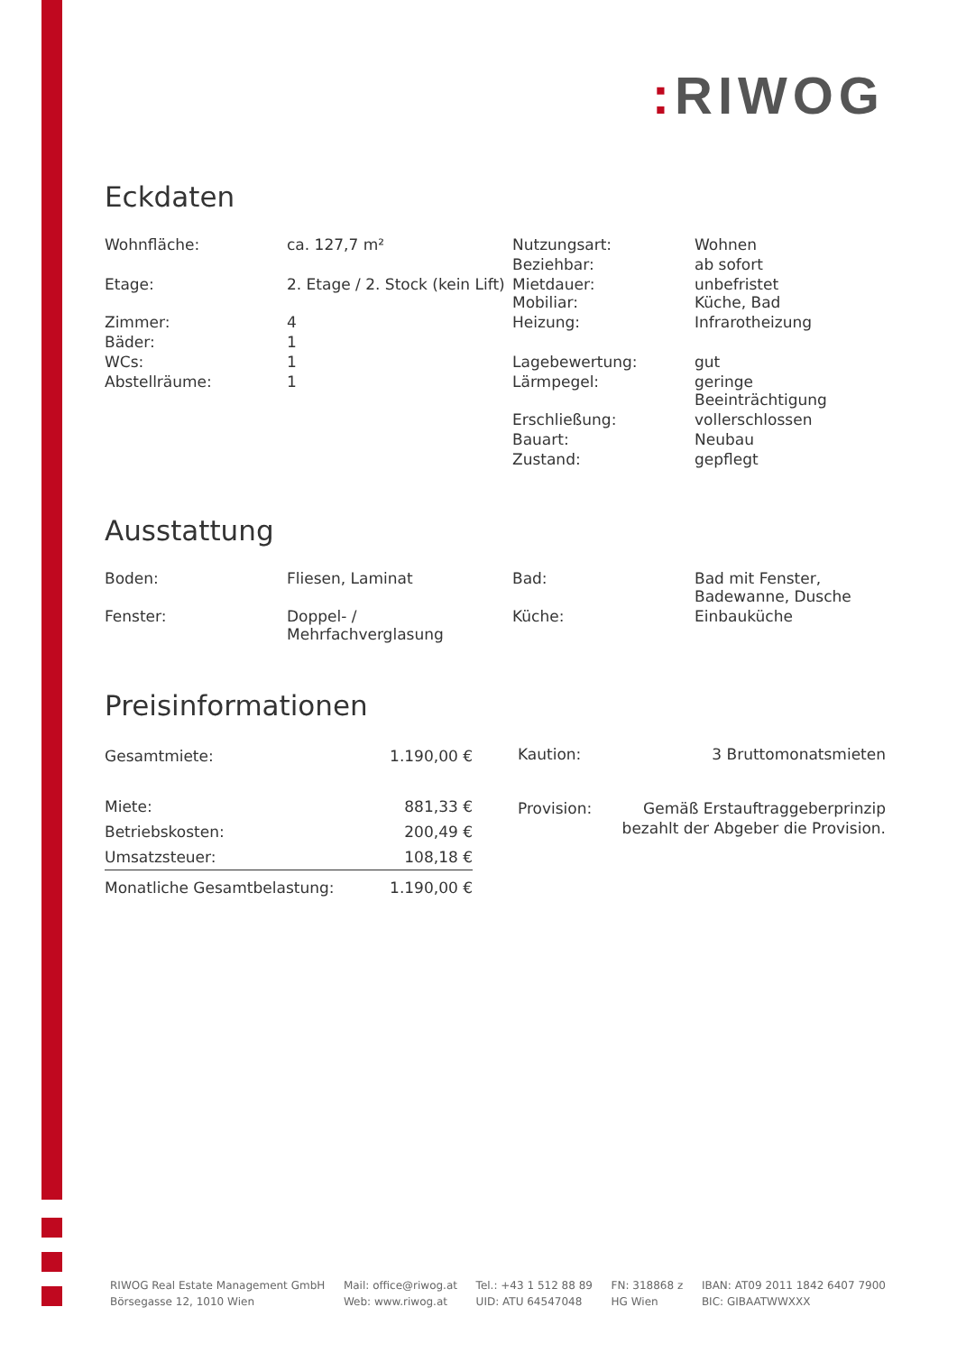: RIWOG
Eckdaten
| Wohnfläche: | ca. 127,7 m² | Nutzungsart: | Wohnen |
| | | Beziehbar: | ab sofort |
| Etage: | 2. Etage / 2. Stock (kein Lift) | Mietdauer: Mobiliar: | unbefristet Küche, Bad |
| Zimmer: | 4 | Heizung: | Infrarotheizung |
| Bäder: | 1 | | |
| WCs: | 1 | Lagebewertung: | gut |
| Abstellräume: | 1 | Lärmpegel: | geringe Beeinträchtigung |
| | | Erschließung: | vollerschlossen |
| | | Bauart: | Neubau |
| | | Zustand: | gepflegt |
Ausstattung
| Boden: | Fliesen, Laminat | Bad: | Bad mit Fenster, Badewanne, Dusche |
| Fenster: | Doppel- / Mehrfachverglasung | Küche: | Einbauküche |
Preisinformationen
| Gesamtmiete: | 1.190,00 € |
| Miete: | 881,33 € |
| Betriebskosten: | 200,49 € |
| Umsatzsteuer: | 108,18 € |
| Monatliche Gesamtbelastung: | 1.190,00 € |
| Kaution: | 3 Bruttomonatsmieten |
| Provision: | Gemäß Erstauftraggeberprinzip bezahlt der Abgeber die Provision. |
RIWOG Real Estate Management GmbH
Börsegasse 12, 1010 Wien
Mail: office@riwog.at
Web: www.riwog.at
Tel.: +43 1 512 88 89
UID: ATU 64547048
FN: 318868 z
HG Wien
IBAN: AT09 2011 1842 6407 7900
BIC: GIBAATWWXXX